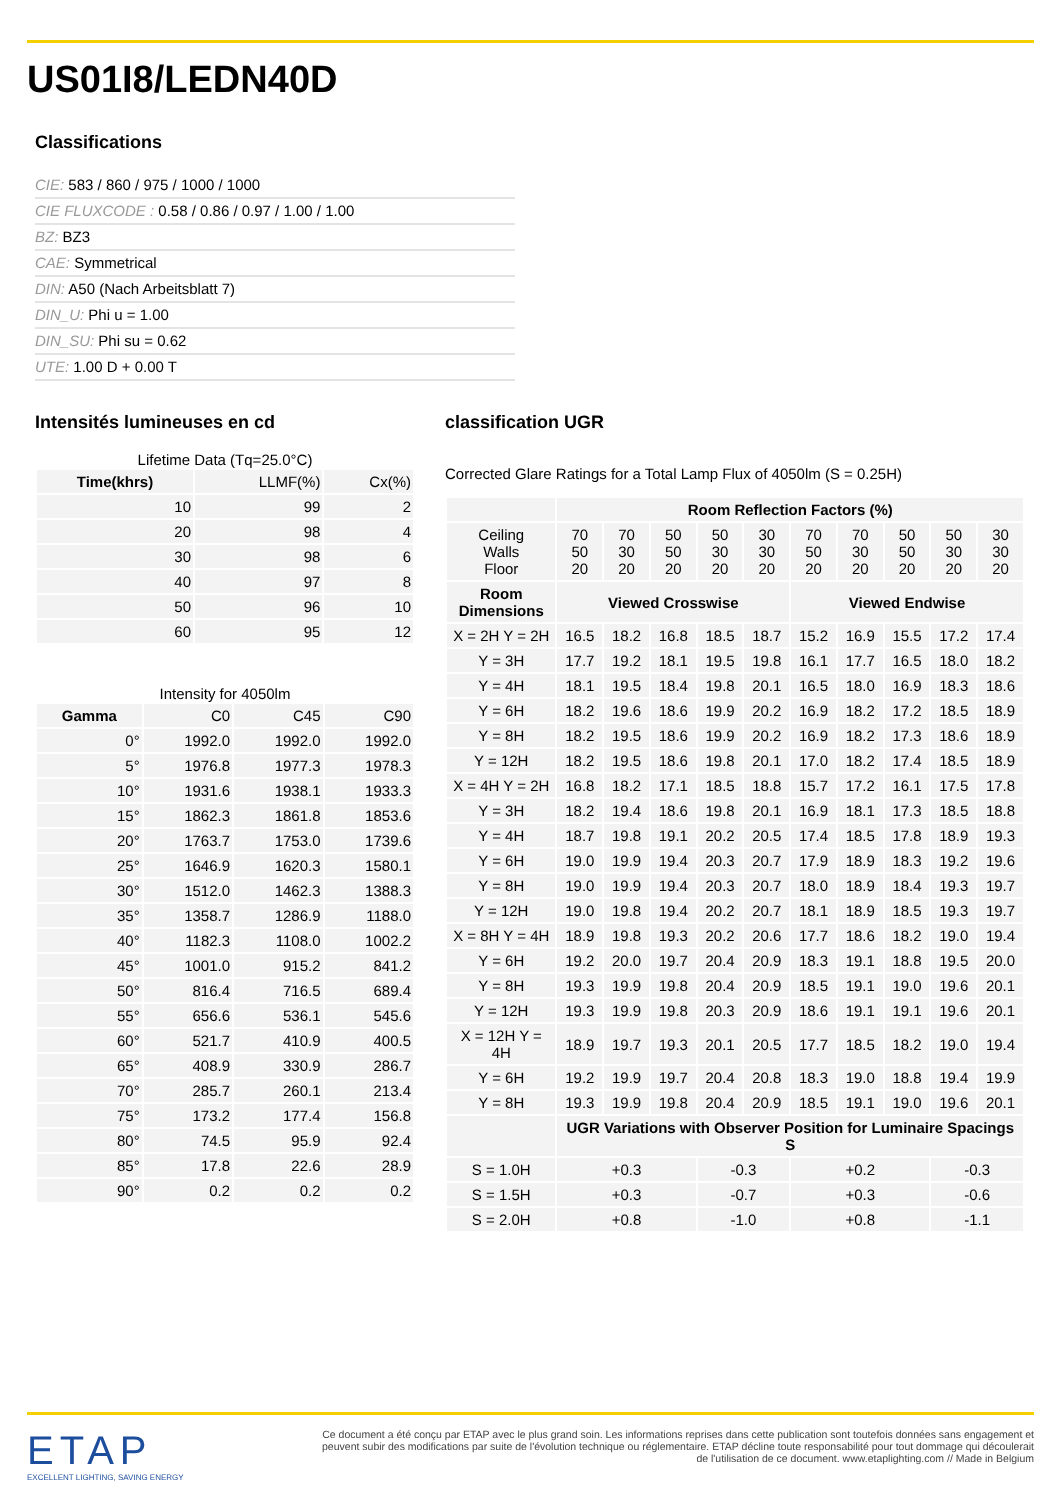US01I8/LEDN40D
Classifications
CIE: 583 / 860 / 975 / 1000 / 1000
CIE FLUXCODE : 0.58 / 0.86 / 0.97 / 1.00 / 1.00
BZ: BZ3
CAE: Symmetrical
DIN: A50 (Nach Arbeitsblatt 7)
DIN_U: Phi u = 1.00
DIN_SU: Phi su = 0.62
UTE: 1.00 D + 0.00 T
Intensités lumineuses en cd
Lifetime Data (Tq=25.0°C)
| Time(khrs) | LLMF(%) | Cx(%) |
| 10 | 99 | 2 |
| 20 | 98 | 4 |
| 30 | 98 | 6 |
| 40 | 97 | 8 |
| 50 | 96 | 10 |
| 60 | 95 | 12 |
Intensity for 4050lm
| Gamma | C0 | C45 | C90 |
| 0° | 1992.0 | 1992.0 | 1992.0 |
| 5° | 1976.8 | 1977.3 | 1978.3 |
| 10° | 1931.6 | 1938.1 | 1933.3 |
| 15° | 1862.3 | 1861.8 | 1853.6 |
| 20° | 1763.7 | 1753.0 | 1739.6 |
| 25° | 1646.9 | 1620.3 | 1580.1 |
| 30° | 1512.0 | 1462.3 | 1388.3 |
| 35° | 1358.7 | 1286.9 | 1188.0 |
| 40° | 1182.3 | 1108.0 | 1002.2 |
| 45° | 1001.0 | 915.2 | 841.2 |
| 50° | 816.4 | 716.5 | 689.4 |
| 55° | 656.6 | 536.1 | 545.6 |
| 60° | 521.7 | 410.9 | 400.5 |
| 65° | 408.9 | 330.9 | 286.7 |
| 70° | 285.7 | 260.1 | 213.4 |
| 75° | 173.2 | 177.4 | 156.8 |
| 80° | 74.5 | 95.9 | 92.4 |
| 85° | 17.8 | 22.6 | 28.9 |
| 90° | 0.2 | 0.2 | 0.2 |
classification UGR
Corrected Glare Ratings for a Total Lamp Flux of 4050lm (S = 0.25H)
| | Room Reflection Factors (%) | | | | | | | | | |
| Ceiling Walls Floor | 70 50 20 | 70 30 20 | 50 50 20 | 50 30 20 | 30 30 20 | 70 50 20 | 70 30 20 | 50 50 20 | 50 30 20 | 30 30 20 |
| Room Dimensions | Viewed Crosswise | | | | | Viewed Endwise | | | | |
| X = 2H Y = 2H | 16.5 | 18.2 | 16.8 | 18.5 | 18.7 | 15.2 | 16.9 | 15.5 | 17.2 | 17.4 |
| Y = 3H | 17.7 | 19.2 | 18.1 | 19.5 | 19.8 | 16.1 | 17.7 | 16.5 | 18.0 | 18.2 |
| Y = 4H | 18.1 | 19.5 | 18.4 | 19.8 | 20.1 | 16.5 | 18.0 | 16.9 | 18.3 | 18.6 |
| Y = 6H | 18.2 | 19.6 | 18.6 | 19.9 | 20.2 | 16.9 | 18.2 | 17.2 | 18.5 | 18.9 |
| Y = 8H | 18.2 | 19.5 | 18.6 | 19.9 | 20.2 | 16.9 | 18.2 | 17.3 | 18.6 | 18.9 |
| Y = 12H | 18.2 | 19.5 | 18.6 | 19.8 | 20.1 | 17.0 | 18.2 | 17.4 | 18.5 | 18.9 |
| X = 4H Y = 2H | 16.8 | 18.2 | 17.1 | 18.5 | 18.8 | 15.7 | 17.2 | 16.1 | 17.5 | 17.8 |
| Y = 3H | 18.2 | 19.4 | 18.6 | 19.8 | 20.1 | 16.9 | 18.1 | 17.3 | 18.5 | 18.8 |
| Y = 4H | 18.7 | 19.8 | 19.1 | 20.2 | 20.5 | 17.4 | 18.5 | 17.8 | 18.9 | 19.3 |
| Y = 6H | 19.0 | 19.9 | 19.4 | 20.3 | 20.7 | 17.9 | 18.9 | 18.3 | 19.2 | 19.6 |
| Y = 8H | 19.0 | 19.9 | 19.4 | 20.3 | 20.7 | 18.0 | 18.9 | 18.4 | 19.3 | 19.7 |
| Y = 12H | 19.0 | 19.8 | 19.4 | 20.2 | 20.7 | 18.1 | 18.9 | 18.5 | 19.3 | 19.7 |
| X = 8H Y = 4H | 18.9 | 19.8 | 19.3 | 20.2 | 20.6 | 17.7 | 18.6 | 18.2 | 19.0 | 19.4 |
| Y = 6H | 19.2 | 20.0 | 19.7 | 20.4 | 20.9 | 18.3 | 19.1 | 18.8 | 19.5 | 20.0 |
| Y = 8H | 19.3 | 19.9 | 19.8 | 20.4 | 20.9 | 18.5 | 19.1 | 19.0 | 19.6 | 20.1 |
| Y = 12H | 19.3 | 19.9 | 19.8 | 20.3 | 20.9 | 18.6 | 19.1 | 19.1 | 19.6 | 20.1 |
| X = 12H Y = 4H | 18.9 | 19.7 | 19.3 | 20.1 | 20.5 | 17.7 | 18.5 | 18.2 | 19.0 | 19.4 |
| Y = 6H | 19.2 | 19.9 | 19.7 | 20.4 | 20.8 | 18.3 | 19.0 | 18.8 | 19.4 | 19.9 |
| Y = 8H | 19.3 | 19.9 | 19.8 | 20.4 | 20.9 | 18.5 | 19.1 | 19.0 | 19.6 | 20.1 |
| | UGR Variations with Observer Position for Luminaire Spacings S | | | | | | | | | |
| S = 1.0H | +0.3 | | | -0.3 | | +0.2 | | | -0.3 | |
| S = 1.5H | +0.3 | | | -0.7 | | +0.3 | | | -0.6 | |
| S = 2.0H | +0.8 | | | -1.0 | | +0.8 | | | -1.1 | |
ETAP
EXCELLENT LIGHTING, SAVING ENERGY
Ce document a été conçu par ETAP avec le plus grand soin. Les informations reprises dans cette publication sont toutefois données sans engagement et peuvent subir des modifications par suite de l'évolution technique ou réglementaire. ETAP décline toute responsabilité pour tout dommage qui découlerait de l'utilisation de ce document. www.etaplighting.com // Made in Belgium